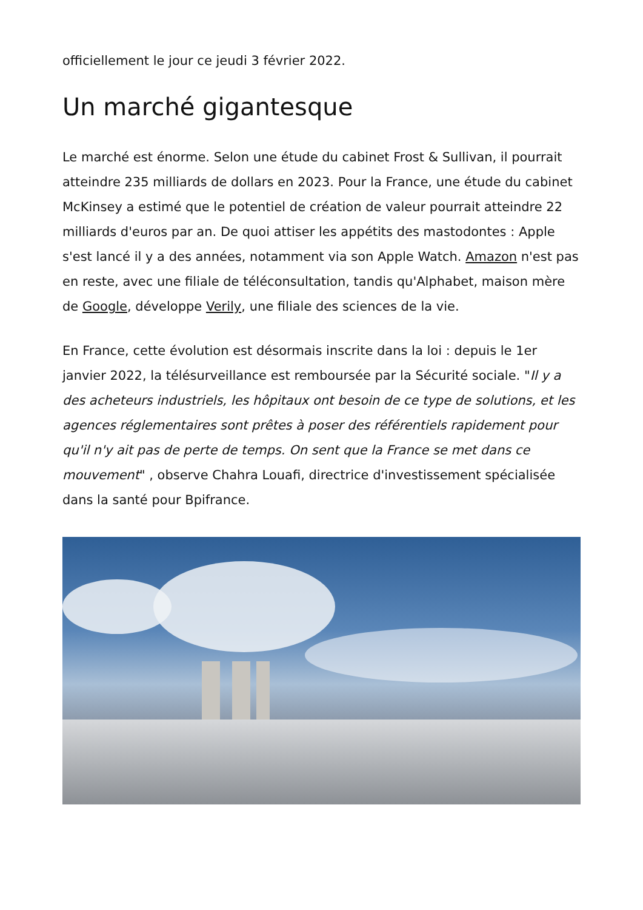officiellement le jour ce jeudi 3 février 2022.
Un marché gigantesque
Le marché est énorme. Selon une étude du cabinet Frost & Sullivan, il pourrait atteindre 235 milliards de dollars en 2023. Pour la France, une étude du cabinet McKinsey a estimé que le potentiel de création de valeur pourrait atteindre 22 milliards d'euros par an. De quoi attiser les appétits des mastodontes : Apple s'est lancé il y a des années, notamment via son Apple Watch. Amazon n'est pas en reste, avec une filiale de téléconsultation, tandis qu'Alphabet, maison mère de Google, développe Verily, une filiale des sciences de la vie.
En France, cette évolution est désormais inscrite dans la loi : depuis le 1er janvier 2022, la télésurveillance est remboursée par la Sécurité sociale. "Il y a des acheteurs industriels, les hôpitaux ont besoin de ce type de solutions, et les agences réglementaires sont prêtes à poser des référentiels rapidement pour qu'il n'y ait pas de perte de temps. On sent que la France se met dans ce mouvement" , observe Chahra Louafi, directrice d'investissement spécialisée dans la santé pour Bpifrance.